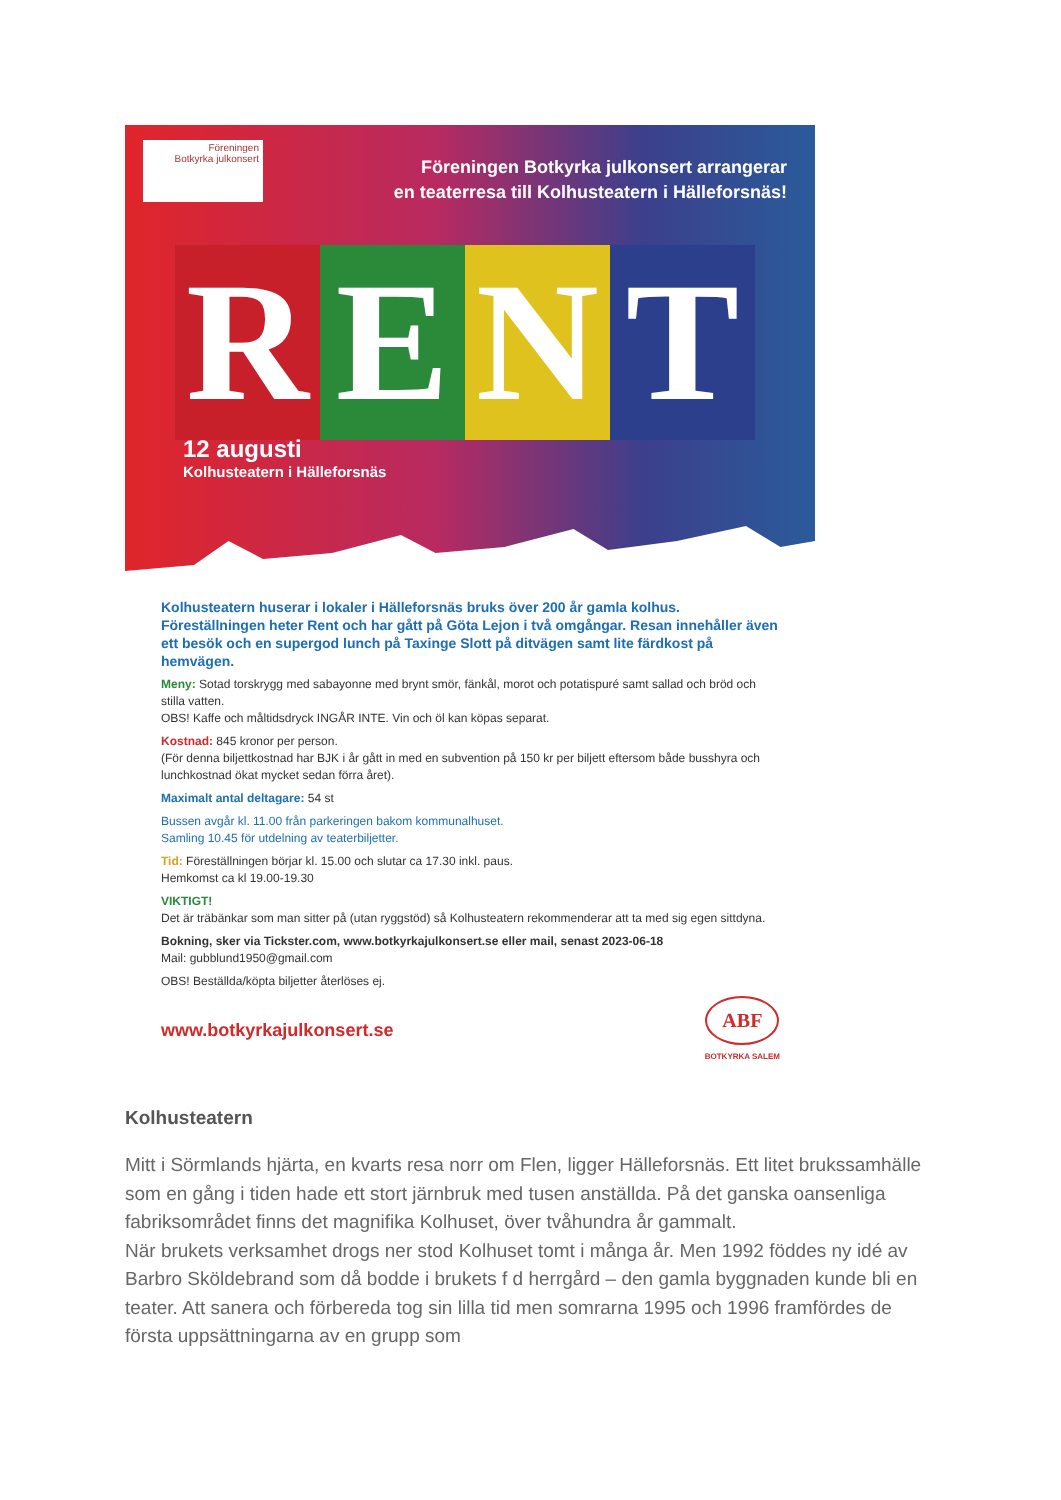Föreningen
Botkyrka julkonsert
Föreningen Botkyrka julkonsert arrangerar
en teaterresa till Kolhusteatern i Hälleforsnäs!
R E N T
12 augusti
Kolhusteatern i Hälleforsnäs
Kolhusteatern huserar i lokaler i Hälleforsnäs bruks över 200 år gamla kolhus. Föreställningen heter Rent och har gått på Göta Lejon i två omgångar. Resan innehåller även ett besök och en supergod lunch på Taxinge Slott på ditvägen samt lite färdkost på hemvägen.
Meny: Sotad torskrygg med sabayonne med brynt smör, fänkål, morot och potatispuré samt sallad och bröd och stilla vatten.
OBS! Kaffe och måltidsdryck INGÅR INTE. Vin och öl kan köpas separat.
Kostnad: 845 kronor per person.
(För denna biljettkostnad har BJK i år gått in med en subvention på 150 kr per biljett eftersom både busshyra och lunchkostnad ökat mycket sedan förra året).
Maximalt antal deltagare: 54 st
Bussen avgår kl. 11.00 från parkeringen bakom kommunalhuset.
Samling 10.45 för utdelning av teaterbiljetter.
Tid: Föreställningen börjar kl. 15.00 och slutar ca 17.30 inkl. paus.
Hemkomst ca kl 19.00-19.30
VIKTIGT!
Det är träbänkar som man sitter på (utan ryggstöd) så Kolhusteatern rekommenderar att ta med sig egen sittdyna.
Bokning, sker via Tickster.com, www.botkyrkajulkonsert.se eller mail, senast 2023-06-18
Mail: gubblund1950@gmail.com
OBS! Beställda/köpta biljetter återlöses ej.
www.botkyrkajulkonsert.se ABF
BOTKYRKA SALEM
Kolhusteatern
Mitt i Sörmlands hjärta, en kvarts resa norr om Flen, ligger Hälleforsnäs. Ett litet brukssamhälle som en gång i tiden hade ett stort järnbruk med tusen anställda. På det ganska oansenliga fabriksområdet finns det magnifika Kolhuset, över tvåhundra år gammalt.
När brukets verksamhet drogs ner stod Kolhuset tomt i många år. Men 1992 föddes ny idé av Barbro Sköldebrand som då bodde i brukets f d herrgård – den gamla byggnaden kunde bli en teater. Att sanera och förbereda tog sin lilla tid men somrarna 1995 och 1996 framfördes de första uppsättningarna av en grupp som